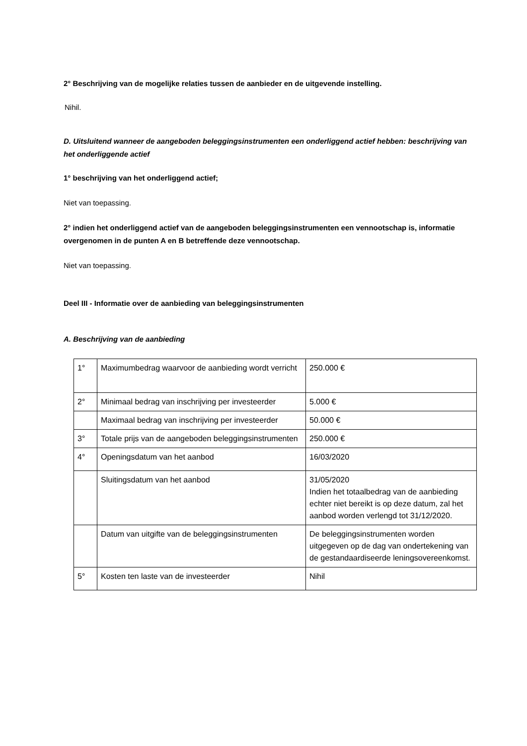2° Beschrijving van de mogelijke relaties tussen de aanbieder en de uitgevende instelling.
Nihil.
D. Uitsluitend wanneer de aangeboden beleggingsinstrumenten een onderliggend actief hebben: beschrijving van het onderliggende actief
1° beschrijving van het onderliggend actief;
Niet van toepassing.
2° indien het onderliggend actief van de aangeboden beleggingsinstrumenten een vennootschap is, informatie overgenomen in de punten A en B betreffende deze vennootschap.
Niet van toepassing.
Deel III - Informatie over de aanbieding van beleggingsinstrumenten
A. Beschrijving van de aanbieding
| 1° | Maximumbedrag waarvoor de aanbieding wordt verricht | 250.000 € |
| 2° | Minimaal bedrag van inschrijving per investeerder | 5.000 € |
| | Maximaal bedrag van inschrijving per investeerder | 50.000 € |
| 3° | Totale prijs van de aangeboden beleggingsinstrumenten | 250.000 € |
| 4° | Openingsdatum van het aanbod | 16/03/2020 |
| | Sluitingsdatum van het aanbod | 31/05/2020 Indien het totaalbedrag van de aanbieding echter niet bereikt is op deze datum, zal het aanbod worden verlengd tot 31/12/2020. |
| | Datum van uitgifte van de beleggingsinstrumenten | De beleggingsinstrumenten worden uitgegeven op de dag van ondertekening van de gestandaardiseerde leningsovereenkomst. |
| 5° | Kosten ten laste van de investeerder | Nihil |